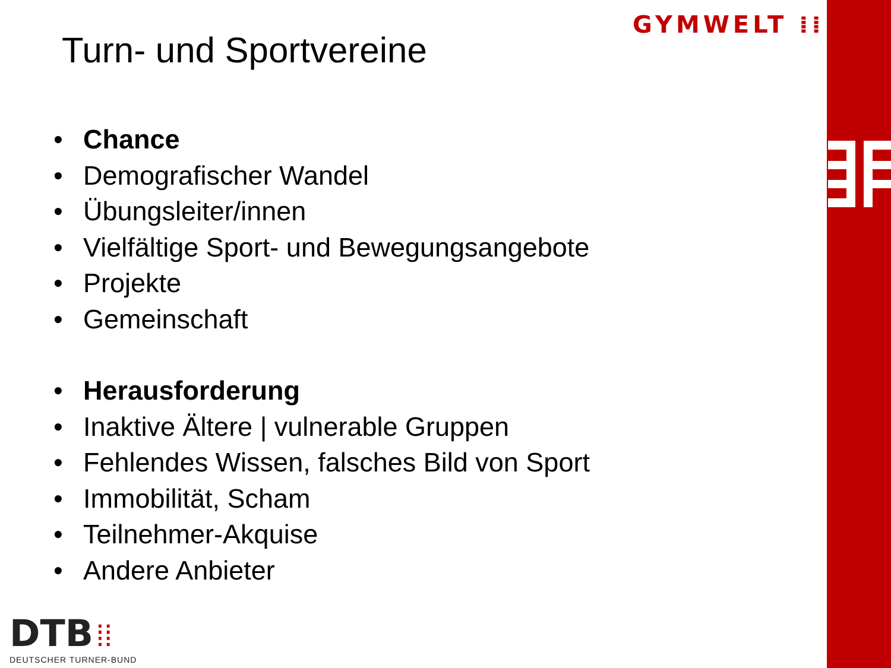Turn- und Sportvereine
GYMWELT ⁞⁞
• Chance
• Demografischer Wandel
• Übungsleiter/innen
• Vielfältige Sport- und Bewegungsangebote
• Projekte
• Gemeinschaft
• Herausforderung
• Inaktive Ältere | vulnerable Gruppen
• Fehlendes Wissen, falsches Bild von Sport
• Immobilität, Scham
• Teilnehmer-Akquise
• Andere Anbieter
DTB ⁞⁞
DEUTSCHER TURNER-BUND